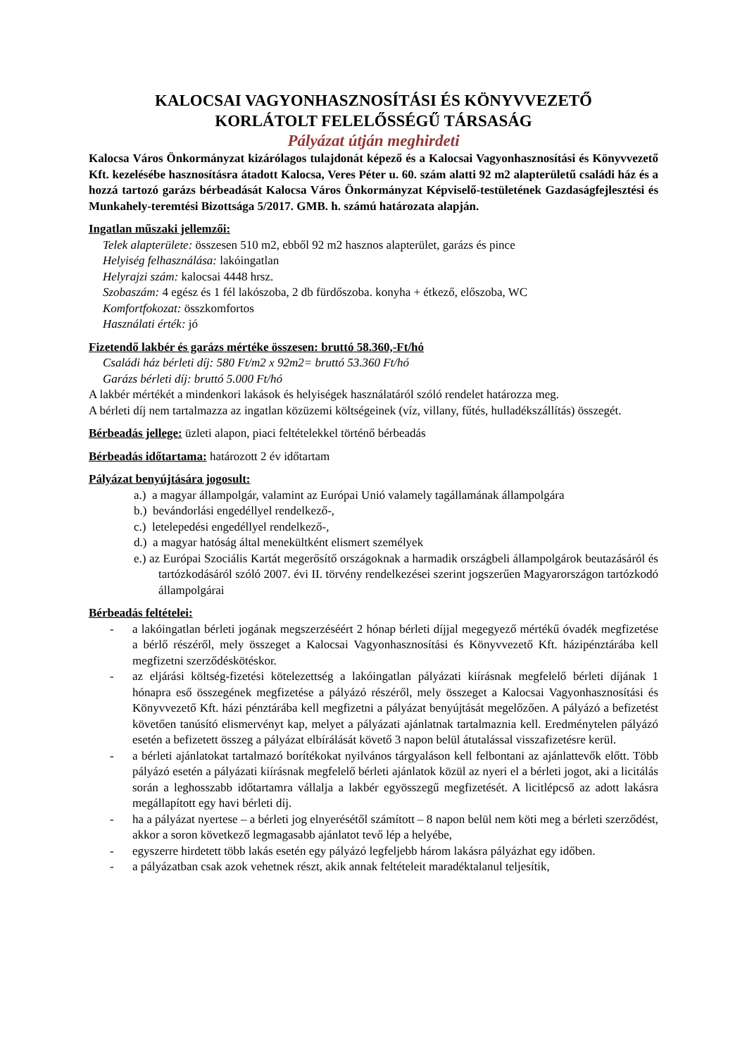KALOCSAI VAGYONHASZNOSÍTÁSI ÉS KÖNYVVEZETŐ
KORLÁTOLT FELELŐSSÉGŰ TÁRSASÁG
Pályázat útján meghirdeti
Kalocsa Város Önkormányzat kizárólagos tulajdonát képező és a Kalocsai Vagyonhasznosítási és Könyvvezető Kft. kezelésébe hasznosításra átadott Kalocsa, Veres Péter u. 60. szám alatti 92 m2 alapterületű családi ház és a hozzá tartozó garázs bérbeadását Kalocsa Város Önkormányzat Képviselő-testületének Gazdaságfejlesztési és Munkahely-teremtési Bizottsága 5/2017. GMB. h. számú határozata alapján.
Ingatlan műszaki jellemzői:
Telek alapterülete: összesen 510 m2, ebből 92 m2 hasznos alapterület, garázs és pince
Helyiség felhasználása: lakóingatlan
Helyrajzi szám: kalocsai 4448 hrsz.
Szobaszám: 4 egész és 1 fél lakószoba, 2 db fürdőszoba. konyha + étkező, előszoba, WC
Komfortfokozat: összkomfortos
Használati érték: jó
Fizetendő lakbér és garázs mértéke összesen: bruttó 58.360,-Ft/hó
Családi ház bérleti díj: 580 Ft/m2 x 92m2= bruttó 53.360 Ft/hó
Garázs bérleti díj: bruttó 5.000 Ft/hó
A lakbér mértékét a mindenkori lakások és helyiségek használatáról szóló rendelet határozza meg.
A bérleti díj nem tartalmazza az ingatlan közüzemi költségeinek (víz, villany, fűtés, hulladékszállítás) összegét.
Bérbeadás jellege: üzleti alapon, piaci feltételekkel történő bérbeadás
Bérbeadás időtartama: határozott 2 év időtartam
Pályázat benyújtására jogosult:
a.) a magyar állampolgár, valamint az Európai Unió valamely tagállamának állampolgára
b.) bevándorlási engedéllyel rendelkező-,
c.) letelepedési engedéllyel rendelkező-,
d.) a magyar hatóság által menekültként elismert személyek
e.) az Európai Szociális Kartát megerősítő országoknak a harmadik országbeli állampolgárok beutazásáról és tartózkodásáról szóló 2007. évi II. törvény rendelkezései szerint jogszerűen Magyarországon tartózkodó állampolgárai
Bérbeadás feltételei:
- a lakóingatlan bérleti jogának megszerzéséért 2 hónap bérleti díjjal megegyező mértékű óvadék megfizetése a bérlő részéről, mely összeget a Kalocsai Vagyonhasznosítási és Könyvvezető Kft. házipénztárába kell megfizetni szerződéskötéskor.
- az eljárási költség-fizetési kötelezettség a lakóingatlan pályázati kiírásnak megfelelő bérleti díjának 1 hónapra eső összegének megfizetése a pályázó részéről, mely összeget a Kalocsai Vagyonhasznosítási és Könyvvezető Kft. házi pénztárába kell megfizetni a pályázat benyújtását megelőzően. A pályázó a befizetést követően tanúsító elismervényt kap, melyet a pályázati ajánlatnak tartalmaznia kell. Eredménytelen pályázó esetén a befizetett összeg a pályázat elbírálását követő 3 napon belül átutalással visszafizetésre kerül.
- a bérleti ajánlatokat tartalmazó borítékokat nyilvános tárgyaláson kell felbontani az ajánlattevők előtt. Több pályázó esetén a pályázati kiírásnak megfelelő bérleti ajánlatok közül az nyeri el a bérleti jogot, aki a licitálás során a leghosszabb időtartamra vállalja a lakbér egyösszegű megfizetését. A licitlépcső az adott lakásra megállapított egy havi bérleti díj.
- ha a pályázat nyertese – a bérleti jog elnyerésétől számított – 8 napon belül nem köti meg a bérleti szerződést, akkor a soron következő legmagasabb ajánlatot tevő lép a helyébe,
- egyszerre hirdetett több lakás esetén egy pályázó legfeljebb három lakásra pályázhat egy időben.
- a pályázatban csak azok vehetnek részt, akik annak feltételeit maradéktalanul teljesítik,